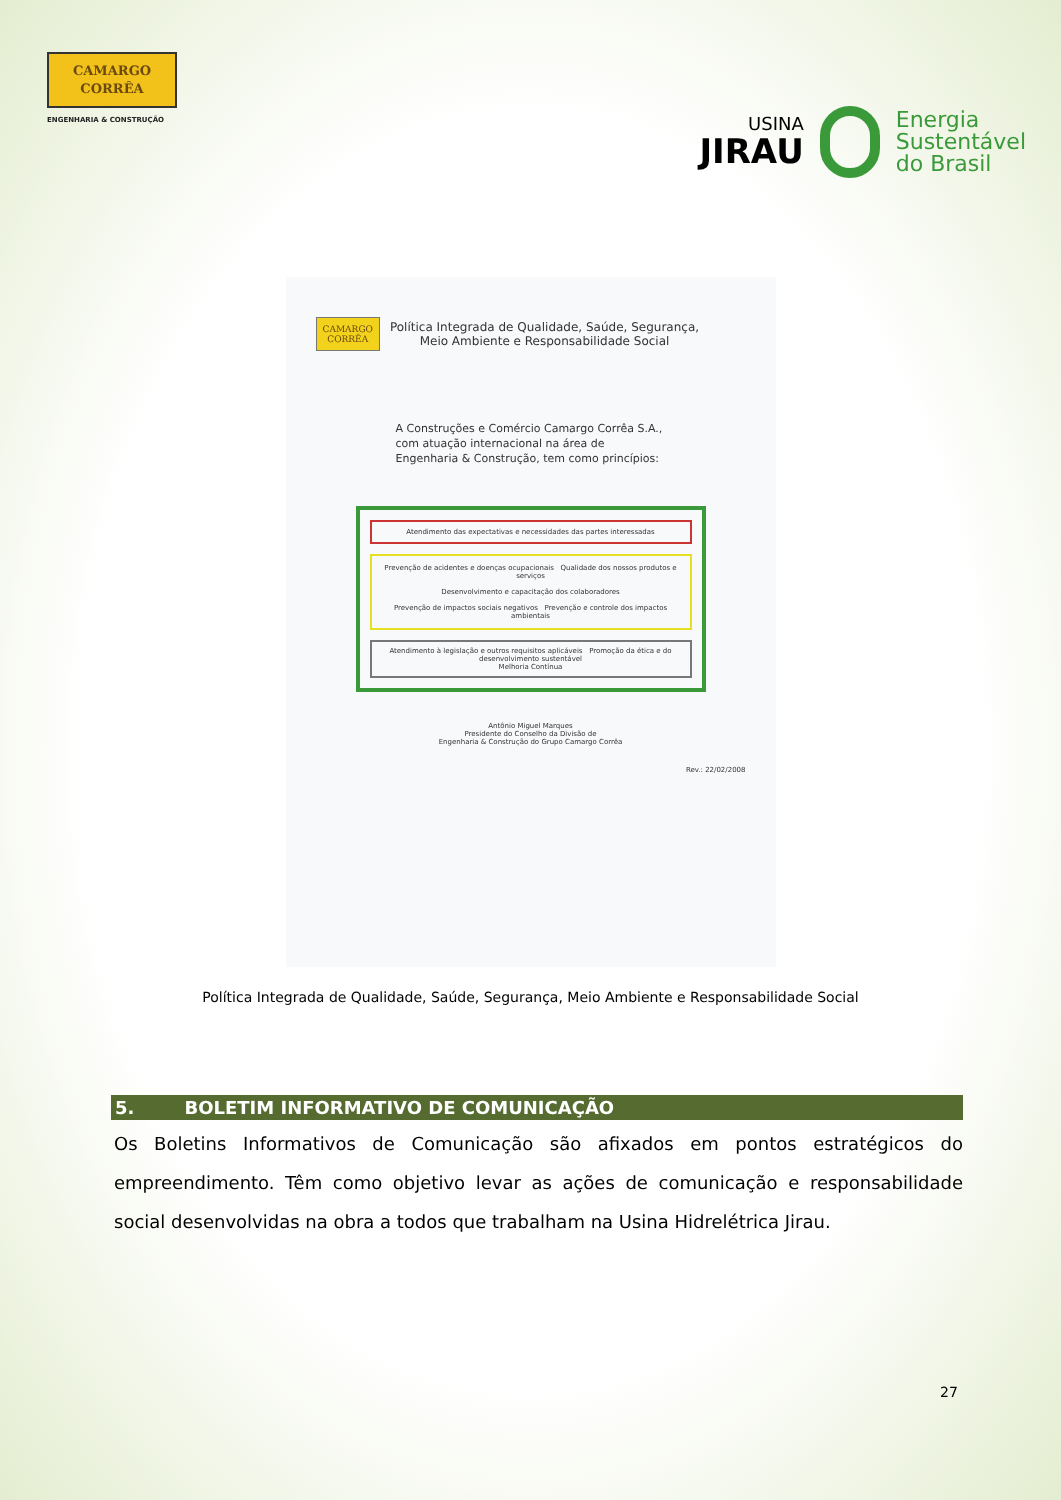CAMARGO
CORRÊA
ENGENHARIA & CONSTRUÇÃO
USINA
JIRAU
Energia
Sustentável
do Brasil
CAMARGO
CORRÊA
Política Integrada de Qualidade, Saúde, Segurança,
Meio Ambiente e Responsabilidade Social
A Construções e Comércio Camargo Corrêa S.A., com atuação internacional na área de Engenharia & Construção, tem como princípios:
Atendimento das expectativas e necessidades das partes interessadas
Prevenção de acidentes e doenças ocupacionais Qualidade dos nossos produtos e serviços
Desenvolvimento e capacitação dos colaboradores
Prevenção de impactos sociais negativos Prevenção e controle dos impactos ambientais
Atendimento à legislação e outros requisitos aplicáveis Promoção da ética e do desenvolvimento sustentável
Melhoria Contínua
Antônio Miguel Marques
Presidente do Conselho da Divisão de
Engenharia & Construção do Grupo Camargo Corrêa
Rev.: 22/02/2008
Política Integrada de Qualidade, Saúde, Segurança, Meio Ambiente e Responsabilidade Social
5. BOLETIM INFORMATIVO DE COMUNICAÇÃO
Os Boletins Informativos de Comunicação são afixados em pontos estratégicos do empreendimento. Têm como objetivo levar as ações de comunicação e responsabilidade social desenvolvidas na obra a todos que trabalham na Usina Hidrelétrica Jirau.
27